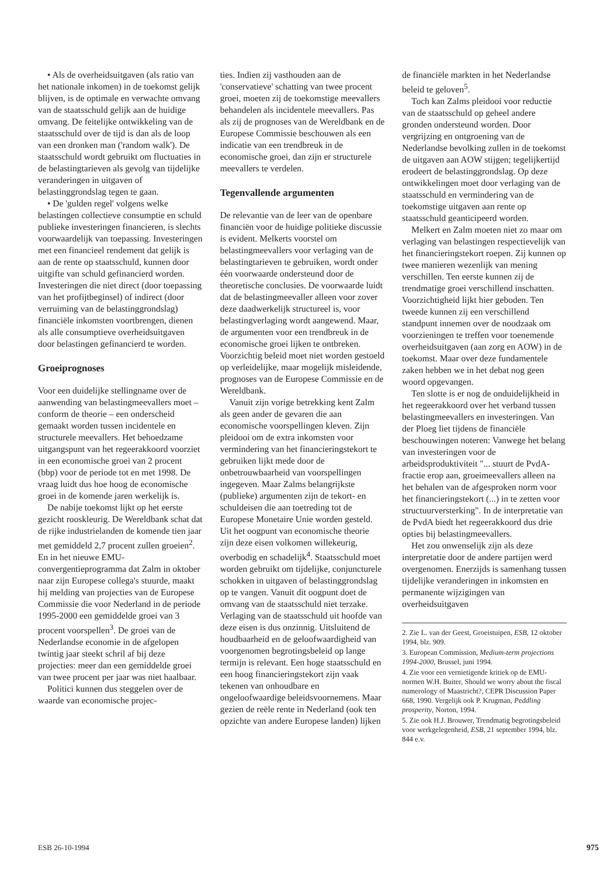• Als de overheidsuitgaven (als ratio van het nationale inkomen) in de toekomst gelijk blijven, is de optimale en verwachte omvang van de staatsschuld gelijk aan de huidige omvang. De feitelijke ontwikkeling van de staatsschuld over de tijd is dan als de loop van een dronken man ('random walk'). De staatsschuld wordt gebruikt om fluctuaties in de belastingtarieven als gevolg van tijdelijke veranderingen in uitgaven of belastinggrondslag tegen te gaan.
• De 'gulden regel' volgens welke belastingen collectieve consumptie en schuld publieke investeringen financieren, is slechts voorwaardelijk van toepassing. Investeringen met een financieel rendement dat gelijk is aan de rente op staatsschuld, kunnen door uitgifte van schuld gefinancierd worden. Investeringen die niet direct (door toepassing van het profijtbeginsel) of indirect (door verruiming van de belastinggrondslag) financiële inkomsten voortbrengen, dienen als alle consumptieve overheidsuitgaven door belastingen gefinancierd te worden.
Groeiprognoses
Voor een duidelijke stellingname over de aanwending van belastingmeevallers moet – conform de theorie – een onderscheid gemaakt worden tussen incidentele en structurele meevallers. Het behoedzame uitgangspunt van het regeerakkoord voorziet in een economische groei van 2 procent (bbp) voor de periode tot en met 1998. De vraag luidt dus hoe hoog de economische groei in de komende jaren werkelijk is.
De nabije toekomst lijkt op het eerste gezicht rooskleurig. De Wereldbank schat dat de rijke industrielanden de komende tien jaar met gemiddeld 2,7 procent zullen groeien<sup>2</sup>. En in het nieuwe EMU-convergentieprogramma dat Zalm in oktober naar zijn Europese collega's stuurde, maakt hij melding van projecties van de Europese Commissie die voor Nederland in de periode 1995-2000 een gemiddelde groei van 3 procent voorspellen<sup>3</sup>. De groei van de Nederlandse economie in de afgelopen twintig jaar steekt schril af bij deze projecties: meer dan een gemiddelde groei van twee procent per jaar was niet haalbaar.
Politici kunnen dus steggelen over de waarde van economische projec-
ties. Indien zij vasthouden aan de 'conservatieve' schatting van twee procent groei, moeten zij de toekomstige meevallers behandelen als incidentele meevallers. Pas als zij de prognoses van de Wereldbank en de Europese Commissie beschouwen als een indicatie van een trendbreuk in de economische groei, dan zijn er structurele meevallers te verdelen.
Tegenvallende argumenten
De relevantie van de leer van de openbare financiën voor de huidige politieke discussie is evident. Melkerts voorstel om belastingmeevallers voor verlaging van de belastingtarieven te gebruiken, wordt onder één voorwaarde ondersteund door de theoretische conclusies. De voorwaarde luidt dat de belastingmeevaller alleen voor zover deze daadwerkelijk structureel is, voor belastingverlaging wordt aangewend. Maar, de argumenten voor een trendbreuk in de economische groei lijken te ontbreken. Voorzichtig beleid moet niet worden gestoeld op verleidelijke, maar mogelijk misleidende, prognoses van de Europese Commissie en de Wereldbank.
Vanuit zijn vorige betrekking kent Zalm als geen ander de gevaren die aan economische voorspellingen kleven. Zijn pleidooi om de extra inkomsten voor vermindering van het financieringstekort te gebruiken lijkt mede door de onbetrouwbaarheid van voorspellingen ingegeven. Maar Zalms belangrijkste (publieke) argumenten zijn de tekort- en schuldeisen die aan toetreding tot de Europese Monetaire Unie worden gesteld. Uit het oogpunt van economische theorie zijn deze eisen volkomen willekeurig, overbodig en schadelijk<sup>4</sup>. Staatsschuld moet worden gebruikt om tijdelijke, conjuncturele schokken in uitgaven of belastinggrondslag op te vangen. Vanuit dit oogpunt doet de omvang van de staatsschuld niet terzake. Verlaging van de staatsschuld uit hoofde van deze eisen is dus onzinnig. Uitsluitend de houdbaarheid en de geloofwaardigheid van voorgenomen begrotingsbeleid op lange termijn is relevant. Een hoge staatsschuld en een hoog financieringstekort zijn vaak tekenen van onhoudbare en ongeloofwaardige beleidsvoornemens. Maar gezien de reële rente in Nederland (ook ten opzichte van andere Europese landen) lijken
de financiële markten in het Nederlandse beleid te geloven<sup>5</sup>.
Toch kan Zalms pleidooi voor reductie van de staatsschuld op geheel andere gronden ondersteund worden. Door vergrijzing en ontgroening van de Nederlandse bevolking zullen in de toekomst de uitgaven aan AOW stijgen; tegelijkertijd erodeert de belastinggrondslag. Op deze ontwikkelingen moet door verlaging van de staatsschuld en vermindering van de toekomstige uitgaven aan rente op staatsschuld geanticipeerd worden.
Melkert en Zalm moeten niet zo maar om verlaging van belastingen respectievelijk van het financieringstekort roepen. Zij kunnen op twee manieren wezenlijk van mening verschillen. Ten eerste kunnen zij de trendmatige groei verschillend inschatten. Voorzichtigheid lijkt hier geboden. Ten tweede kunnen zij een verschillend standpunt innemen over de noodzaak om voorzieningen te treffen voor toenemende overheidsuitgaven (aan zorg en AOW) in de toekomst. Maar over deze fundamentele zaken hebben we in het debat nog geen woord opgevangen.
Ten slotte is er nog de onduidelijkheid in het regeerakkoord over het verband tussen belastingmeevallers en investeringen. Van der Ploeg liet tijdens de financiële beschouwingen noteren: Vanwege het belang van investeringen voor de arbeidsproduktiviteit "... stuurt de PvdA-fractie erop aan, groeimeevallers alleen na het behalen van de afgesproken norm voor het financieringstekort (...) in te zetten voor structuurversterking". In de interpretatie van de PvdA biedt het regeerakkoord dus drie opties bij belastingmeevallers.
Het zou onwenselijk zijn als deze interpretatie door de andere partijen werd overgenomen. Enerzijds is samenhang tussen tijdelijke veranderingen in inkomsten en permanente wijzigingen van overheidsuitgaven
2. Zie L. van der Geest, Groeistuipen, ESB, 12 oktober 1994, blz. 909.
3. European Commission, Medium-term projections 1994-2000, Brussel, juni 1994.
4. Zie voor een vernietigende kritiek op de EMU-normen W.H. Buiter, Should we worry about the fiscal numerology of Maastricht?, CEPR Discussion Paper 668, 1990. Vergelijk ook P. Krugman, Peddling prosperity, Norton, 1994.
5. Zie ook H.J. Brouwer, Trendmatig begrotingsbeleid voor werkgelegenheid, ESB, 21 september 1994, blz. 844 e.v.
ESB 26-10-1994 975